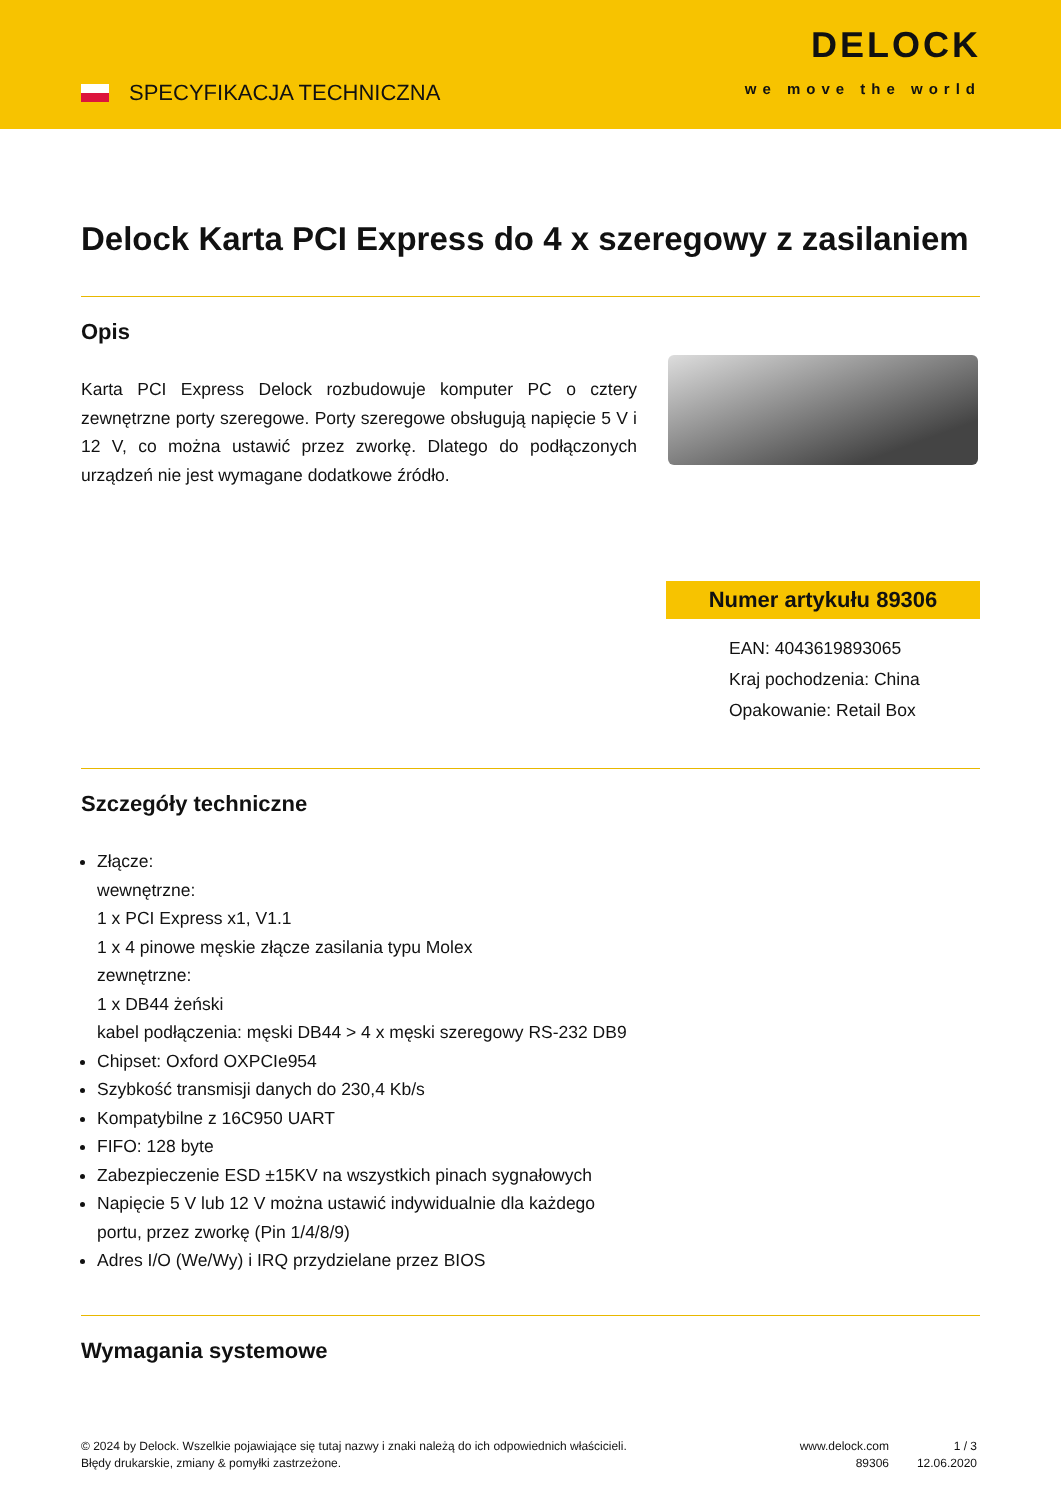SPECYFIKACJA TECHNICZNA
DELOCK
we move the world
Delock Karta PCI Express do 4 x szeregowy z zasilaniem
Opis
Karta PCI Express Delock rozbudowuje komputer PC o cztery zewnętrzne porty szeregowe. Porty szeregowe obsługują napięcie 5 V i 12 V, co można ustawić przez zworkę. Dlatego do podłączonych urządzeń nie jest wymagane dodatkowe źródło.
Numer artykułu 89306
EAN: 4043619893065
Kraj pochodzenia: China
Opakowanie: Retail Box
Szczegóły techniczne
Złącze:
wewnętrzne:
1 x PCI Express x1, V1.1
1 x 4 pinowe męskie złącze zasilania typu Molex
zewnętrzne:
1 x DB44 żeński
kabel podłączenia: męski DB44 > 4 x męski szeregowy RS-232 DB9
Chipset: Oxford OXPCIe954
Szybkość transmisji danych do 230,4 Kb/s
Kompatybilne z 16C950 UART
FIFO: 128 byte
Zabezpieczenie ESD ±15KV na wszystkich pinach sygnałowych
Napięcie 5 V lub 12 V można ustawić indywidualnie dla każdego
portu, przez zworkę (Pin 1/4/8/9)
Adres I/O (We/Wy) i IRQ przydzielane przez BIOS
Wymagania systemowe
© 2024 by Delock. Wszelkie pojawiające się tutaj nazwy i znaki należą do ich odpowiednich właścicieli. Błędy drukarskie, zmiany & pomyłki zastrzeżone.
www.delock.com
89306
1 / 3
12.06.2020